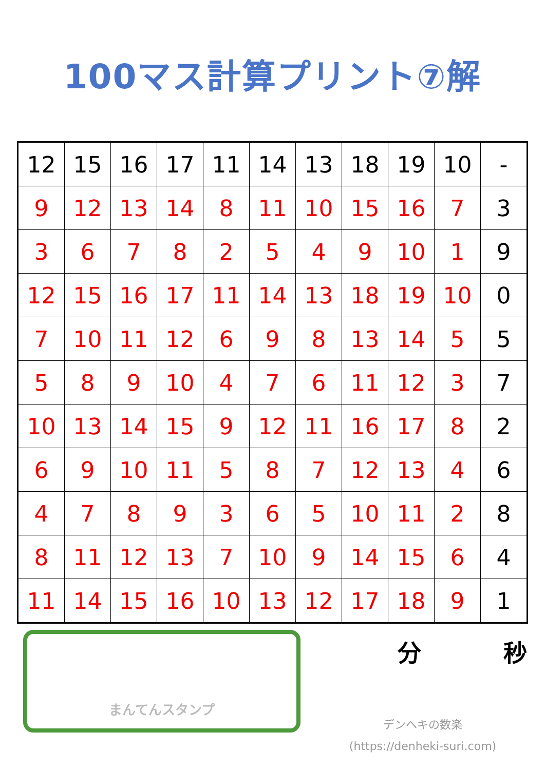100マス計算プリント⑦解
| 12 | 15 | 16 | 17 | 11 | 14 | 13 | 18 | 19 | 10 | - |
| 9 | 12 | 13 | 14 | 8 | 11 | 10 | 15 | 16 | 7 | 3 |
| 3 | 6 | 7 | 8 | 2 | 5 | 4 | 9 | 10 | 1 | 9 |
| 12 | 15 | 16 | 17 | 11 | 14 | 13 | 18 | 19 | 10 | 0 |
| 7 | 10 | 11 | 12 | 6 | 9 | 8 | 13 | 14 | 5 | 5 |
| 5 | 8 | 9 | 10 | 4 | 7 | 6 | 11 | 12 | 3 | 7 |
| 10 | 13 | 14 | 15 | 9 | 12 | 11 | 16 | 17 | 8 | 2 |
| 6 | 9 | 10 | 11 | 5 | 8 | 7 | 12 | 13 | 4 | 6 |
| 4 | 7 | 8 | 9 | 3 | 6 | 5 | 10 | 11 | 2 | 8 |
| 8 | 11 | 12 | 13 | 7 | 10 | 9 | 14 | 15 | 6 | 4 |
| 11 | 14 | 15 | 16 | 10 | 13 | 12 | 17 | 18 | 9 | 1 |
まんてんスタンプ
分 秒
デンヘキの数楽
(https://denheki-suri.com)